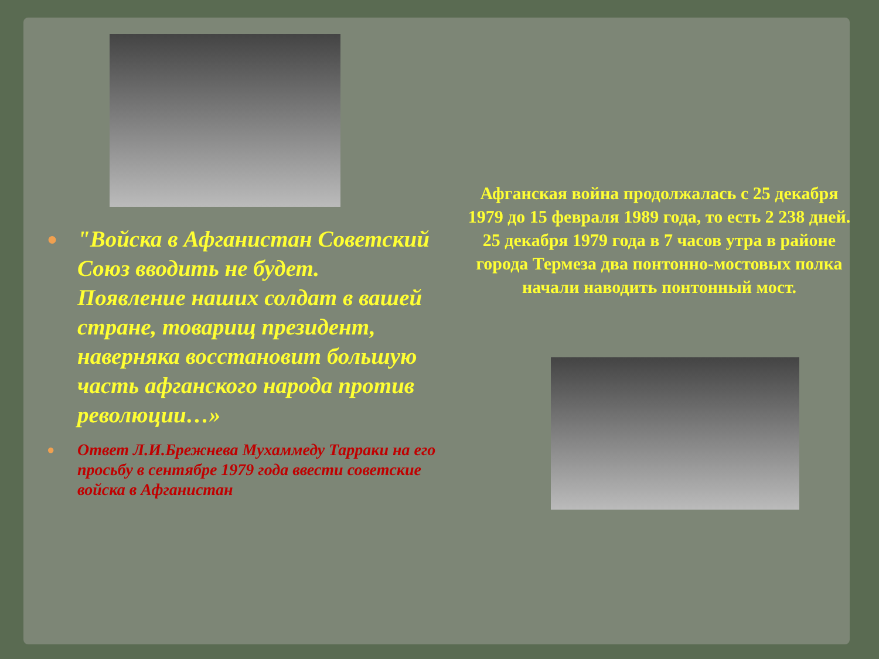●
"Войска в Афганистан Советский Союз вводить не будет.
Появление наших солдат в вашей стране, товарищ президент,
наверняка восстановит большую часть афганского народа против революции…»
●
Ответ Л.И.Брежнева Мухаммеду Тарраки на его просьбу в сентябре 1979 года ввести советские войска в Афганистан
Афганская война продолжалась с 25 декабря 1979 до 15 февраля 1989 года, то есть 2 238 дней. 25 декабря 1979 года в 7 часов утра в районе города Термеза два понтонно-мостовых полка начали наводить понтонный мост.